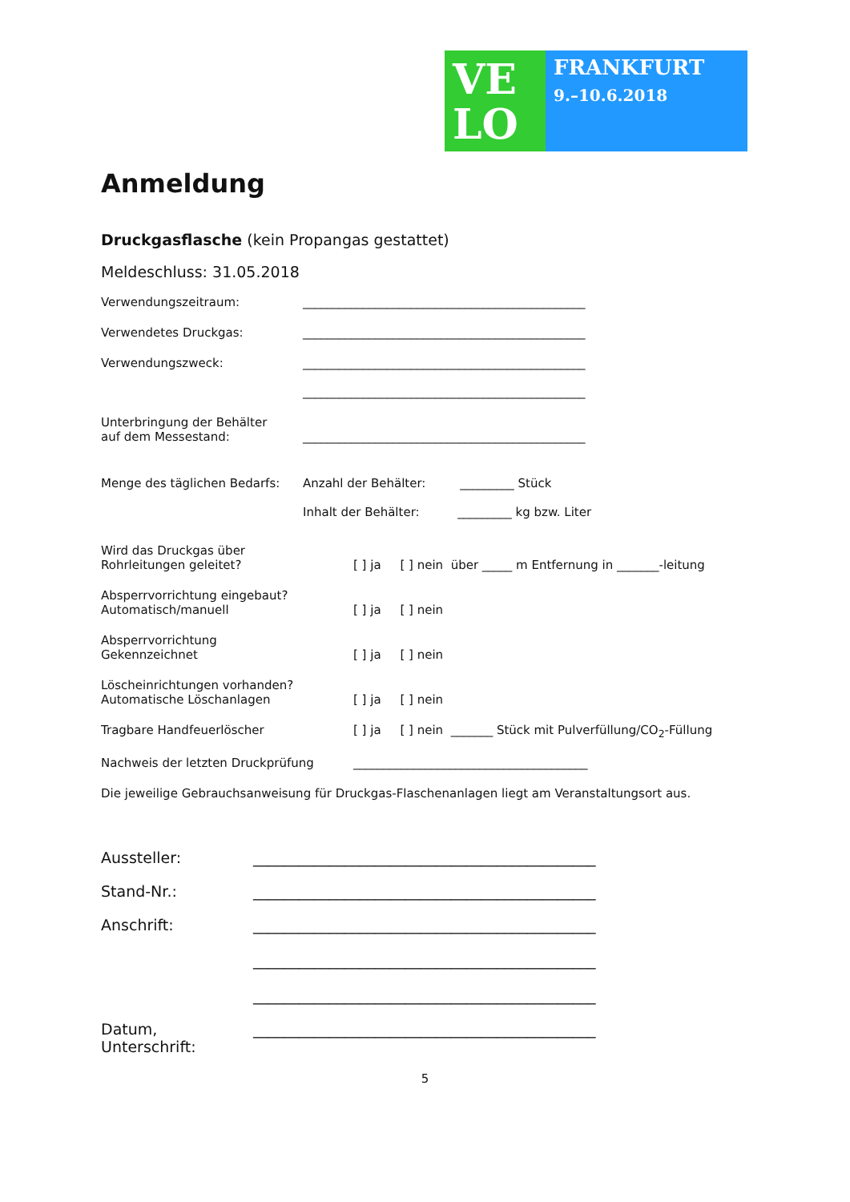VE
LO
FRANKFURT
9.–10.6.2018
Anmeldung
Druckgasflasche (kein Propangas gestattet)
Meldeschluss: 31.05.2018
Verwendungszeitraum: _______________________________________________
Verwendetes Druckgas: _______________________________________________
Verwendungszweck: _______________________________________________
_______________________________________________
Unterbringung der Behälter
auf dem Messestand:
_______________________________________________
Menge des täglichen Bedarfs: Anzahl der Behälter: _________ Stück
Inhalt der Behälter: _________ kg bzw. Liter
Wird das Druckgas über
Rohrleitungen geleitet?
[ ] ja [ ] nein über _____ m Entfernung in _______-leitung
Absperrvorrichtung eingebaut?
Automatisch/manuell
[ ] ja [ ] nein
Absperrvorrichtung
Gekennzeichnet
[ ] ja [ ] nein
Löscheinrichtungen vorhanden?
Automatische Löschanlagen
[ ] ja [ ] nein
Tragbare Handfeuerlöscher [ ] ja [ ] nein _______ Stück mit Pulverfüllung/CO<sub>2</sub>-Füllung
Nachweis der letzten Druckprüfung _______________________________________
Die jeweilige Gebrauchsanweisung für Druckgas-Flaschenanlagen liegt am Veranstaltungsort aus.
Aussteller: _____________________________________________
Stand-Nr.: _____________________________________________
Anschrift: _____________________________________________
_____________________________________________
_____________________________________________
Datum, Unterschrift:
_____________________________________________
5